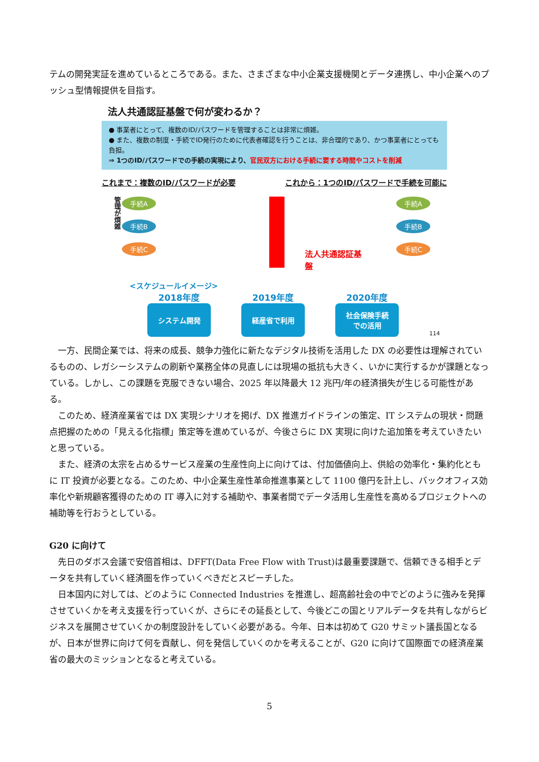テムの開発実証を進めているところである。また、さまざまな中小企業支援機関とデータ連携し、中小企業へのプッシュ型情報提供を目指す。
法人共通認証基盤で何が変わるか？
● 事業者にとって、複数のID/パスワードを管理することは非常に煩雑。
● また、複数の制度・手続でID発行のために代表者確認を行うことは、非合理的であり、かつ事業者にとっても負担。
⇒ 1つのID/パスワードでの手続の実現により、官民双方における手続に要する時間やコストを削減
これまで：複数のID/パスワードが必要 これから：1つのID/パスワードで手続を可能に
管理が煩雑
手続A
手続B
手続C
法人共通認証基盤
手続A
手続B
手続C
<スケジュールイメージ>
2018年度
システム開発
2019年度
経産省で利用
2020年度
社会保険手続
での活用
114
一方、民間企業では、将来の成長、競争力強化に新たなデジタル技術を活用した DX の必要性は理解されているものの、レガシーシステムの刷新や業務全体の見直しには現場の抵抗も大きく、いかに実行するかが課題となっている。しかし、この課題を克服できない場合、2025 年以降最大 12 兆円/年の経済損失が生じる可能性がある。
このため、経済産業省では DX 実現シナリオを掲げ、DX 推進ガイドラインの策定、IT システムの現状・問題点把握のための「見える化指標」策定等を進めているが、今後さらに DX 実現に向けた追加策を考えていきたいと思っている。
また、経済の太宗を占めるサービス産業の生産性向上に向けては、付加価値向上、供給の効率化・集約化ともに IT 投資が必要となる。このため、中小企業生産性革命推進事業として 1100 億円を計上し、バックオフィス効率化や新規顧客獲得のための IT 導入に対する補助や、事業者間でデータ活用し生産性を高めるプロジェクトへの補助等を行おうとしている。
G20 に向けて
先日のダボス会議で安倍首相は、DFFT(Data Free Flow with Trust)は最重要課題で、信頼できる相手とデータを共有していく経済圏を作っていくべきだとスピーチした。
日本国内に対しては、どのように Connected Industries を推進し、超高齢社会の中でどのように強みを発揮させていくかを考え支援を行っていくが、さらにその延長として、今後どこの国とリアルデータを共有しながらビジネスを展開させていくかの制度設計をしていく必要がある。今年、日本は初めて G20 サミット議長国となるが、日本が世界に向けて何を貢献し、何を発信していくのかを考えることが、G20 に向けて国際面での経済産業省の最大のミッションとなると考えている。
5